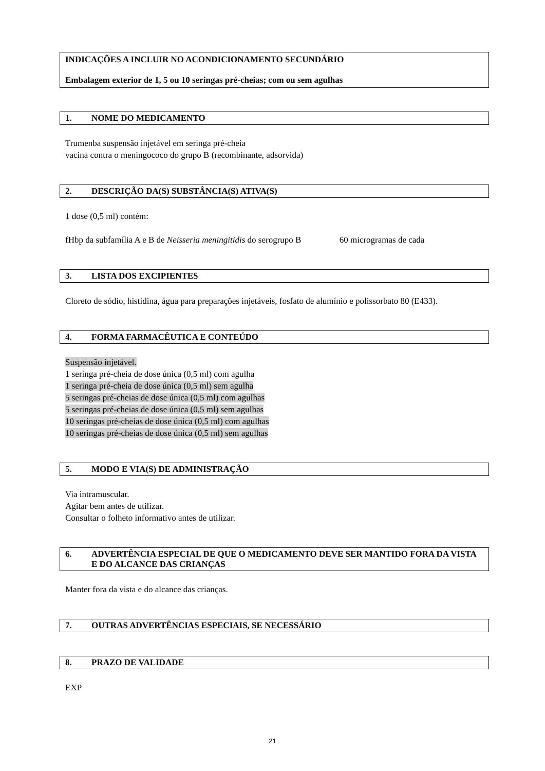INDICAÇÕES A INCLUIR NO ACONDICIONAMENTO SECUNDÁRIO
Embalagem exterior de 1, 5 ou 10 seringas pré-cheias; com ou sem agulhas
1. NOME DO MEDICAMENTO
Trumenba suspensão injetável em seringa pré-cheia
vacina contra o meningococo do grupo B (recombinante, adsorvida)
2. DESCRIÇÃO DA(S) SUBSTÂNCIA(S) ATIVA(S)
1 dose (0,5 ml) contém:
fHbp da subfamília A e B de Neisseria meningitidis do serogrupo B 60 microgramas de cada
3. LISTA DOS EXCIPIENTES
Cloreto de sódio, histidina, água para preparações injetáveis, fosfato de alumínio e polissorbato 80 (E433).
4. FORMA FARMACÊUTICA E CONTEÚDO
Suspensão injetável.
1 seringa pré-cheia de dose única (0,5 ml) com agulha
1 seringa pré-cheia de dose única (0,5 ml) sem agulha
5 seringas pré-cheias de dose única (0,5 ml) com agulhas
5 seringas pré-cheias de dose única (0,5 ml) sem agulhas
10 seringas pré-cheias de dose única (0,5 ml) com agulhas
10 seringas pré-cheias de dose única (0,5 ml) sem agulhas
5. MODO E VIA(S) DE ADMINISTRAÇÃO
Via intramuscular.
Agitar bem antes de utilizar.
Consultar o folheto informativo antes de utilizar.
6. ADVERTÊNCIA ESPECIAL DE QUE O MEDICAMENTO DEVE SER MANTIDO FORA DA VISTA E DO ALCANCE DAS CRIANÇAS
Manter fora da vista e do alcance das crianças.
7. OUTRAS ADVERTÊNCIAS ESPECIAIS, SE NECESSÁRIO
8. PRAZO DE VALIDADE
EXP
21